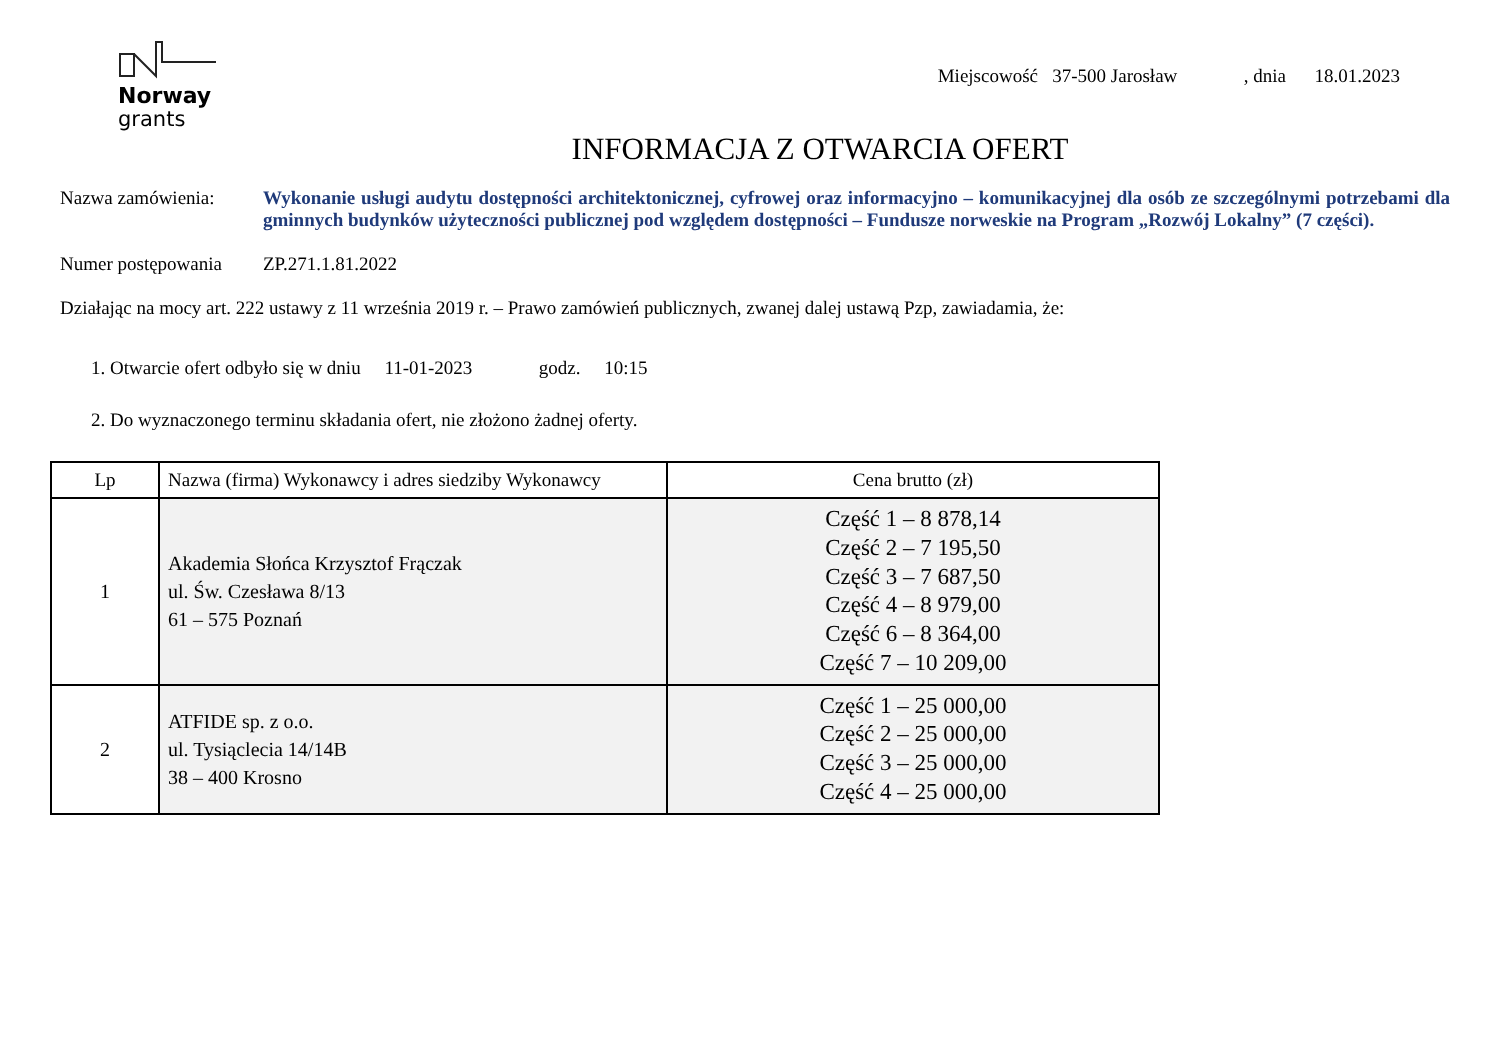Norway
grants
Miejscowość 37-500 Jarosław , dnia 18.01.2023
INFORMACJA Z OTWARCIA OFERT
Nazwa zamówienia: Wykonanie usługi audytu dostępności architektonicznej, cyfrowej oraz informacyjno – komunikacyjnej dla osób ze szczególnymi potrzebami dla gminnych budynków użyteczności publicznej pod względem dostępności – Fundusze norweskie na Program „Rozwój Lokalny” (7 części).
Numer postępowania
ZP.271.1.81.2022
Działając na mocy art. 222 ustawy z 11 września 2019 r. – Prawo zamówień publicznych, zwanej dalej ustawą Pzp, zawiadamia, że:
1. Otwarcie ofert odbyło się w dniu 11-01-2023 godz. 10:15
2. Do wyznaczonego terminu składania ofert, nie złożono żadnej oferty.
| Lp | Nazwa (firma) Wykonawcy i adres siedziby Wykonawcy | Cena brutto (zł) |
| --- | --- | --- |
| 1 | Akademia Słońca Krzysztof Frączak ul. Św. Czesława 8/13 61 – 575 Poznań | Część 1 – 8 878,14 Część 2 – 7 195,50 Część 3 – 7 687,50 Część 4 – 8 979,00 Część 6 – 8 364,00 Część 7 – 10 209,00 |
| 2 | ATFIDE sp. z o.o. ul. Tysiąclecia 14/14B 38 – 400 Krosno | Część 1 – 25 000,00 Część 2 – 25 000,00 Część 3 – 25 000,00 Część 4 – 25 000,00 |